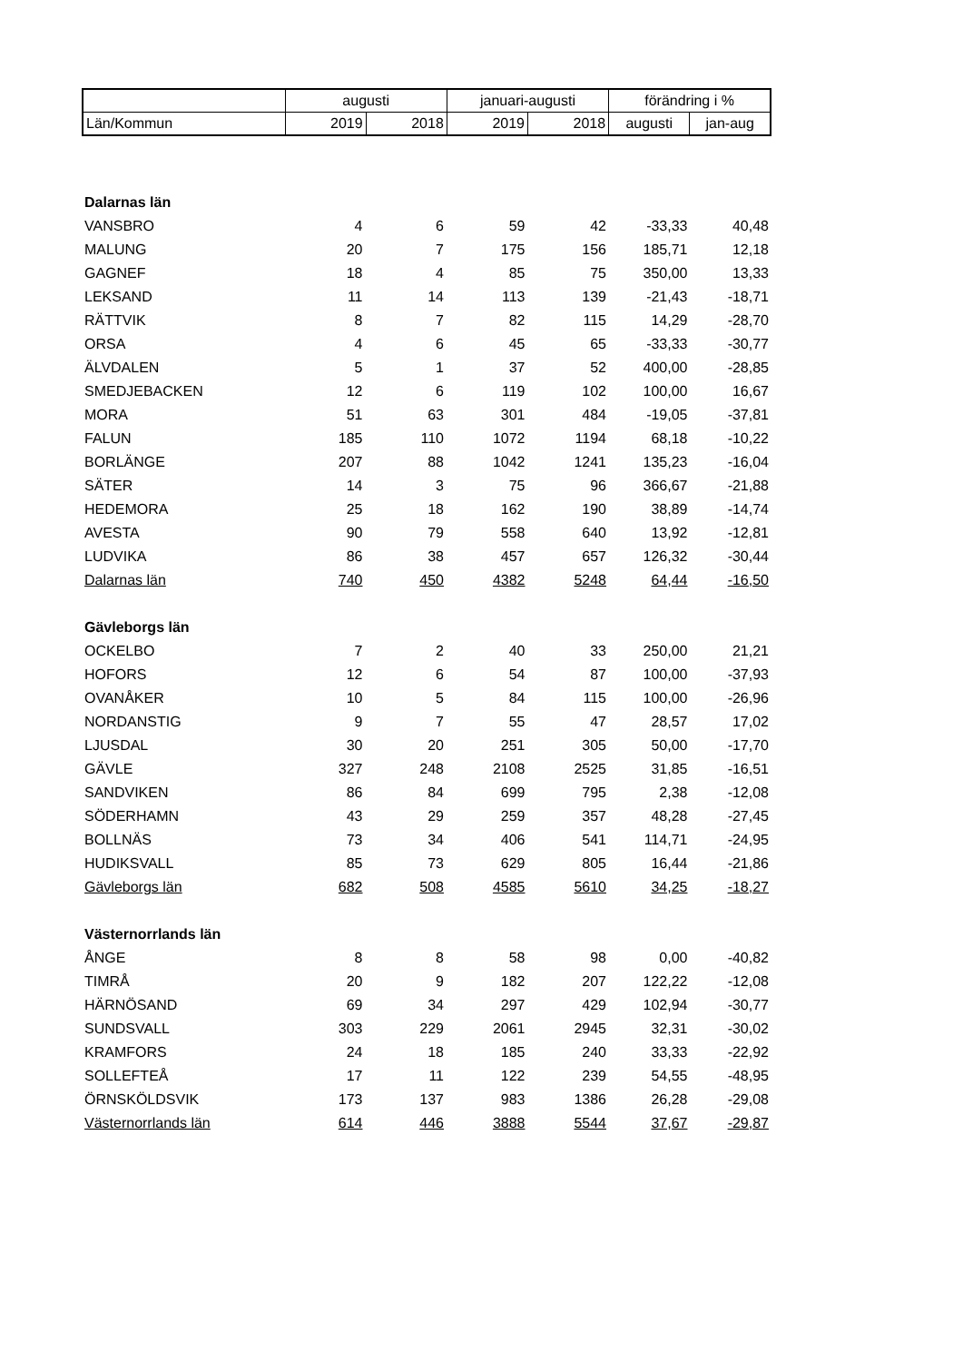| | augusti | | januari-augusti | | förändring i % | |
| --- | --- | --- | --- | --- | --- | --- |
| Län/Kommun | 2019 | 2018 | 2019 | 2018 | augusti | jan-aug |
| Dalarnas län | | | | | | |
| VANSBRO | 4 | 6 | 59 | 42 | -33,33 | 40,48 |
| MALUNG | 20 | 7 | 175 | 156 | 185,71 | 12,18 |
| GAGNEF | 18 | 4 | 85 | 75 | 350,00 | 13,33 |
| LEKSAND | 11 | 14 | 113 | 139 | -21,43 | -18,71 |
| RÄTTVIK | 8 | 7 | 82 | 115 | 14,29 | -28,70 |
| ORSA | 4 | 6 | 45 | 65 | -33,33 | -30,77 |
| ÄLVDALEN | 5 | 1 | 37 | 52 | 400,00 | -28,85 |
| SMEDJEBACKEN | 12 | 6 | 119 | 102 | 100,00 | 16,67 |
| MORA | 51 | 63 | 301 | 484 | -19,05 | -37,81 |
| FALUN | 185 | 110 | 1072 | 1194 | 68,18 | -10,22 |
| BORLÄNGE | 207 | 88 | 1042 | 1241 | 135,23 | -16,04 |
| SÄTER | 14 | 3 | 75 | 96 | 366,67 | -21,88 |
| HEDEMORA | 25 | 18 | 162 | 190 | 38,89 | -14,74 |
| AVESTA | 90 | 79 | 558 | 640 | 13,92 | -12,81 |
| LUDVIKA | 86 | 38 | 457 | 657 | 126,32 | -30,44 |
| Dalarnas län | 740 | 450 | 4382 | 5248 | 64,44 | -16,50 |
| Gävleborgs län | | | | | | |
| OCKELBO | 7 | 2 | 40 | 33 | 250,00 | 21,21 |
| HOFORS | 12 | 6 | 54 | 87 | 100,00 | -37,93 |
| OVANÅKER | 10 | 5 | 84 | 115 | 100,00 | -26,96 |
| NORDANSTIG | 9 | 7 | 55 | 47 | 28,57 | 17,02 |
| LJUSDAL | 30 | 20 | 251 | 305 | 50,00 | -17,70 |
| GÄVLE | 327 | 248 | 2108 | 2525 | 31,85 | -16,51 |
| SANDVIKEN | 86 | 84 | 699 | 795 | 2,38 | -12,08 |
| SÖDERHAMN | 43 | 29 | 259 | 357 | 48,28 | -27,45 |
| BOLLNÄS | 73 | 34 | 406 | 541 | 114,71 | -24,95 |
| HUDIKSVALL | 85 | 73 | 629 | 805 | 16,44 | -21,86 |
| Gävleborgs län | 682 | 508 | 4585 | 5610 | 34,25 | -18,27 |
| Västernorrlands län | | | | | | |
| ÅNGE | 8 | 8 | 58 | 98 | 0,00 | -40,82 |
| TIMRÅ | 20 | 9 | 182 | 207 | 122,22 | -12,08 |
| HÄRNÖSAND | 69 | 34 | 297 | 429 | 102,94 | -30,77 |
| SUNDSVALL | 303 | 229 | 2061 | 2945 | 32,31 | -30,02 |
| KRAMFORS | 24 | 18 | 185 | 240 | 33,33 | -22,92 |
| SOLLEFTEÅ | 17 | 11 | 122 | 239 | 54,55 | -48,95 |
| ÖRNSKÖLDSVIK | 173 | 137 | 983 | 1386 | 26,28 | -29,08 |
| Västernorrlands län | 614 | 446 | 3888 | 5544 | 37,67 | -29,87 |